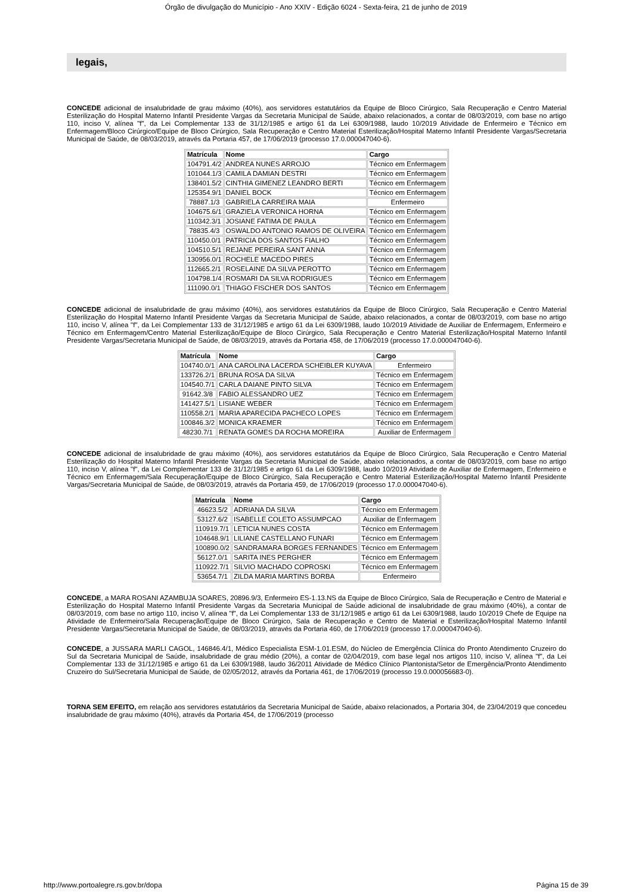Órgão de divulgação do Município - Ano XXIV - Edição 6024 - Sexta-feira, 21 de junho de 2019
legais,
CONCEDE adicional de insalubridade de grau máximo (40%), aos servidores estatutários da Equipe de Bloco Cirúrgico, Sala Recuperação e Centro Material Esterilização do Hospital Materno Infantil Presidente Vargas da Secretaria Municipal de Saúde, abaixo relacionados, a contar de 08/03/2019, com base no artigo 110, inciso V, alínea "f", da Lei Complementar 133 de 31/12/1985 e artigo 61 da Lei 6309/1988, laudo 10/2019 Atividade de Enfermeiro e Técnico em Enfermagem/Bloco Cirúrgico/Equipe de Bloco Cirúrgico, Sala Recuperação e Centro Material Esterilização/Hospital Materno Infantil Presidente Vargas/Secretaria Municipal de Saúde, de 08/03/2019, através da Portaria 457, de 17/06/2019 (processo 17.0.000047040-6).
| Matrícula | Nome | Cargo |
| --- | --- | --- |
| 104791.4/2 | ANDREA NUNES ARROJO | Técnico em Enfermagem |
| 101044.1/3 | CAMILA DAMIAN DESTRI | Técnico em Enfermagem |
| 138401.5/2 | CINTHIA GIMENEZ LEANDRO BERTI | Técnico em Enfermagem |
| 125354.9/1 | DANIEL BOCK | Técnico em Enfermagem |
| 78887.1/3 | GABRIELA CARREIRA MAIA | Enfermeiro |
| 104675.6/1 | GRAZIELA VERONICA HORNA | Técnico em Enfermagem |
| 110342.3/1 | JOSIANE FATIMA DE PAULA | Técnico em Enfermagem |
| 78835.4/3 | OSWALDO ANTONIO RAMOS DE OLIVEIRA | Técnico em Enfermagem |
| 110450.0/1 | PATRICIA DOS SANTOS FIALHO | Técnico em Enfermagem |
| 104510.5/1 | REJANE PEREIRA SANT ANNA | Técnico em Enfermagem |
| 130956.0/1 | ROCHELE MACEDO PIRES | Técnico em Enfermagem |
| 112665.2/1 | ROSELAINE DA SILVA PEROTTO | Técnico em Enfermagem |
| 104798.1/4 | ROSMARI DA SILVA RODRIGUES | Técnico em Enfermagem |
| 111090.0/1 | THIAGO FISCHER DOS SANTOS | Técnico em Enfermagem |
CONCEDE adicional de insalubridade de grau máximo (40%), aos servidores estatutários da Equipe de Bloco Cirúrgico, Sala Recuperação e Centro Material Esterilização do Hospital Materno Infantil Presidente Vargas da Secretaria Municipal de Saúde, abaixo relacionados, a contar de 08/03/2019, com base no artigo 110, inciso V, alínea "f", da Lei Complementar 133 de 31/12/1985 e artigo 61 da Lei 6309/1988, laudo 10/2019 Atividade de Auxiliar de Enfermagem, Enfermeiro e Técnico em Enfermagem/Centro Material Esterilização/Equipe de Bloco Cirúrgico, Sala Recuperação e Centro Material Esterilização/Hospital Materno Infantil Presidente Vargas/Secretaria Municipal de Saúde, de 08/03/2019, através da Portaria 458, de 17/06/2019 (processo 17.0.000047040-6).
| Matrícula | Nome | Cargo |
| --- | --- | --- |
| 104740.0/1 | ANA CAROLINA LACERDA SCHEIBLER KUYAVA | Enfermeiro |
| 133726.2/1 | BRUNA ROSA DA SILVA | Técnico em Enfermagem |
| 104540.7/1 | CARLA DAIANE PINTO SILVA | Técnico em Enfermagem |
| 91642.3/8 | FABIO ALESSANDRO UEZ | Técnico em Enfermagem |
| 141427.5/1 | LISIANE WEBER | Técnico em Enfermagem |
| 110558.2/1 | MARIA APARECIDA PACHECO LOPES | Técnico em Enfermagem |
| 100846.3/2 | MONICA KRAEMER | Técnico em Enfermagem |
| 48230.7/1 | RENATA GOMES DA ROCHA MOREIRA | Auxiliar de Enfermagem |
CONCEDE adicional de insalubridade de grau máximo (40%), aos servidores estatutários da Equipe de Bloco Cirúrgico, Sala Recuperação e Centro Material Esterilização do Hospital Materno Infantil Presidente Vargas da Secretaria Municipal de Saúde, abaixo relacionados, a contar de 08/03/2019, com base no artigo 110, inciso V, alínea "f", da Lei Complementar 133 de 31/12/1985 e artigo 61 da Lei 6309/1988, laudo 10/2019 Atividade de Auxiliar de Enfermagem, Enfermeiro e Técnico em Enfermagem/Sala Recuperação/Equipe de Bloco Cirúrgico, Sala Recuperação e Centro Material Esterilização/Hospital Materno Infantil Presidente Vargas/Secretaria Municipal de Saúde, de 08/03/2019, através da Portaria 459, de 17/06/2019 (processo 17.0.000047040-6).
| Matrícula | Nome | Cargo |
| --- | --- | --- |
| 46623.5/2 | ADRIANA DA SILVA | Técnico em Enfermagem |
| 53127.6/2 | ISABELLE COLETO ASSUMPCAO | Auxiliar de Enfermagem |
| 110919.7/1 | LETICIA NUNES COSTA | Técnico em Enfermagem |
| 104648.9/1 | LILIANE CASTELLANO FUNARI | Técnico em Enfermagem |
| 100890.0/2 | SANDRAMARA BORGES FERNANDES | Técnico em Enfermagem |
| 56127.0/1 | SARITA INES PERGHER | Técnico em Enfermagem |
| 110922.7/1 | SILVIO MACHADO COPROSKI | Técnico em Enfermagem |
| 53654.7/1 | ZILDA MARIA MARTINS BORBA | Enfermeiro |
CONCEDE, a MARA ROSANI AZAMBUJA SOARES, 20896.9/3, Enfermeiro ES-1.13.NS da Equipe de Bloco Cirúrgico, Sala de Recuperação e Centro de Material e Esterilização do Hospital Materno Infantil Presidente Vargas da Secretaria Municipal de Saúde adicional de insalubridade de grau máximo (40%), a contar de 08/03/2019, com base no artigo 110, inciso V, alínea "f", da Lei Complementar 133 de 31/12/1985 e artigo 61 da Lei 6309/1988, laudo 10/2019 Chefe de Equipe na Atividade de Enfermeiro/Sala Recuperação/Equipe de Bloco Cirúrgico, Sala de Recuperação e Centro de Material e Esterilização/Hospital Materno Infantil Presidente Vargas/Secretaria Municipal de Saúde, de 08/03/2019, através da Portaria 460, de 17/06/2019 (processo 17.0.000047040-6).
CONCEDE, a JUSSARA MARLI CAGOL, 146846.4/1, Médico Especialista ESM-1.01.ESM, do Núcleo de Emergência Clínica do Pronto Atendimento Cruzeiro do Sul da Secretaria Municipal de Saúde, insalubridade de grau médio (20%), a contar de 02/04/2019, com base legal nos artigos 110, inciso V, alínea "f", da Lei Complementar 133 de 31/12/1985 e artigo 61 da Lei 6309/1988, laudo 36/2011 Atividade de Médico Clínico Plantonista/Setor de Emergência/Pronto Atendimento Cruzeiro do Sul/Secretaria Municipal de Saúde, de 02/05/2012, através da Portaria 461, de 17/06/2019 (processo 19.0.000056683-0).
TORNA SEM EFEITO, em relação aos servidores estatutários da Secretaria Municipal de Saúde, abaixo relacionados, a Portaria 304, de 23/04/2019 que concedeu insalubridade de grau máximo (40%), através da Portaria 454, de 17/06/2019 (processo
http://www.portoalegre.rs.gov.br/dopa Página 15 de 39